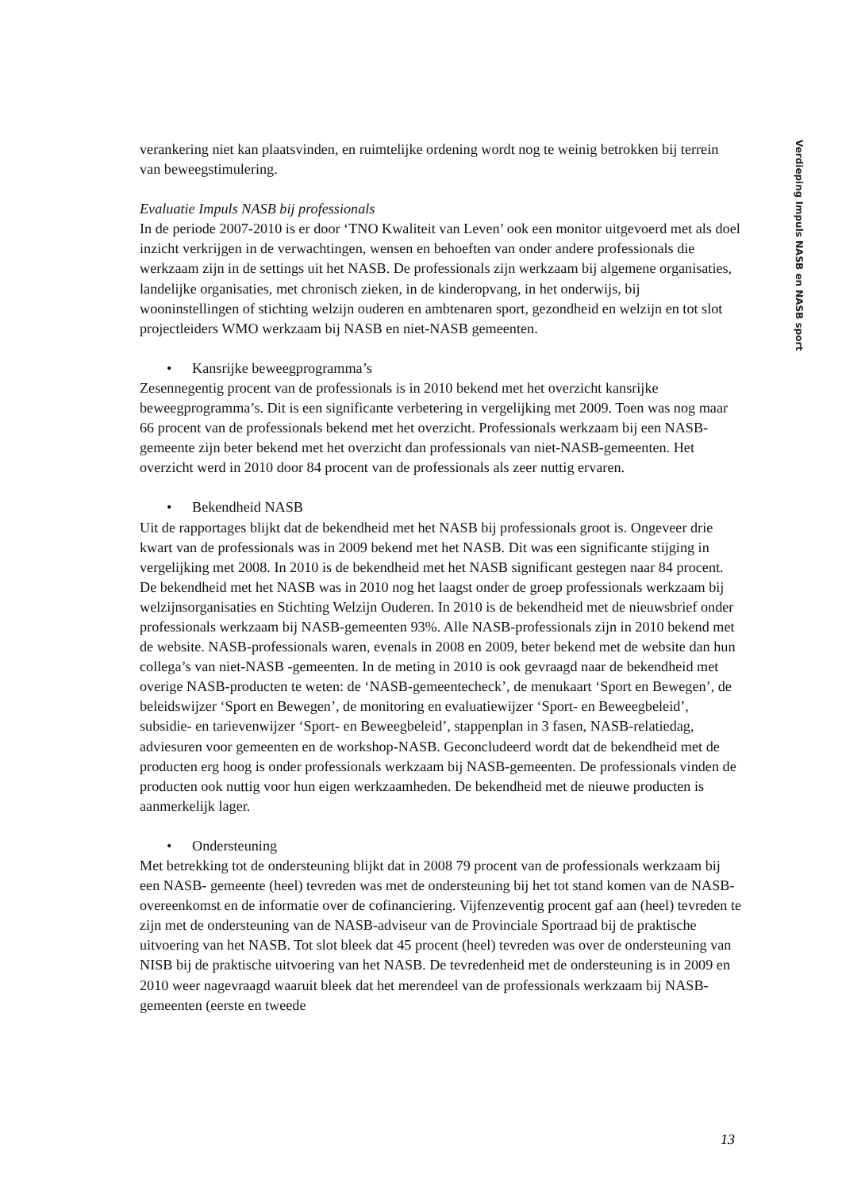verankering niet kan plaatsvinden, en ruimtelijke ordening wordt nog te weinig betrokken bij terrein van beweegstimulering.
Evaluatie Impuls NASB bij professionals
In de periode 2007-2010 is er door ‘TNO Kwaliteit van Leven’ ook een monitor uitgevoerd met als doel inzicht verkrijgen in de verwachtingen, wensen en behoeften van onder andere professionals die werkzaam zijn in de settings uit het NASB. De professionals zijn werkzaam bij algemene organisaties, landelijke organisaties, met chronisch zieken, in de kinderopvang, in het onderwijs, bij wooninstellingen of stichting welzijn ouderen en ambtenaren sport, gezondheid en welzijn en tot slot projectleiders WMO werkzaam bij NASB en niet-NASB gemeenten.
• Kansrijke beweegprogramma’s
Zesennegentig procent van de professionals is in 2010 bekend met het overzicht kansrijke beweegprogramma’s. Dit is een significante verbetering in vergelijking met 2009. Toen was nog maar 66 procent van de professionals bekend met het overzicht. Professionals werkzaam bij een NASB-gemeente zijn beter bekend met het overzicht dan professionals van niet-NASB-gemeenten. Het overzicht werd in 2010 door 84 procent van de professionals als zeer nuttig ervaren.
• Bekendheid NASB
Uit de rapportages blijkt dat de bekendheid met het NASB bij professionals groot is. Ongeveer drie kwart van de professionals was in 2009 bekend met het NASB. Dit was een significante stijging in vergelijking met 2008. In 2010 is de bekendheid met het NASB significant gestegen naar 84 procent. De bekendheid met het NASB was in 2010 nog het laagst onder de groep professionals werkzaam bij welzijnsorganisaties en Stichting Welzijn Ouderen. In 2010 is de bekendheid met de nieuwsbrief onder professionals werkzaam bij NASB-gemeenten 93%. Alle NASB-professionals zijn in 2010 bekend met de website. NASB-professionals waren, evenals in 2008 en 2009, beter bekend met de website dan hun collega’s van niet-NASB -gemeenten. In de meting in 2010 is ook gevraagd naar de bekendheid met overige NASB-producten te weten: de ‘NASB-gemeentecheck’, de menukaart ‘Sport en Bewegen’, de beleidswijzer ‘Sport en Bewegen’, de monitoring en evaluatiewijzer ‘Sport- en Beweegbeleid’, subsidie- en tarievenwijzer ‘Sport- en Beweegbeleid’, stappenplan in 3 fasen, NASB-relatiedag, adviesuren voor gemeenten en de workshop-NASB. Geconcludeerd wordt dat de bekendheid met de producten erg hoog is onder professionals werkzaam bij NASB-gemeenten. De professionals vinden de producten ook nuttig voor hun eigen werkzaamheden. De bekendheid met de nieuwe producten is aanmerkelijk lager.
• Ondersteuning
Met betrekking tot de ondersteuning blijkt dat in 2008 79 procent van de professionals werkzaam bij een NASB- gemeente (heel) tevreden was met de ondersteuning bij het tot stand komen van de NASB-overeenkomst en de informatie over de cofinanciering. Vijfenzeventig procent gaf aan (heel) tevreden te zijn met de ondersteuning van de NASB-adviseur van de Provinciale Sportraad bij de praktische uitvoering van het NASB. Tot slot bleek dat 45 procent (heel) tevreden was over de ondersteuning van NISB bij de praktische uitvoering van het NASB. De tevredenheid met de ondersteuning is in 2009 en 2010 weer nagevraagd waaruit bleek dat het merendeel van de professionals werkzaam bij NASB-gemeenten (eerste en tweede
Verdieping Impuls NASB en NASB sport
13